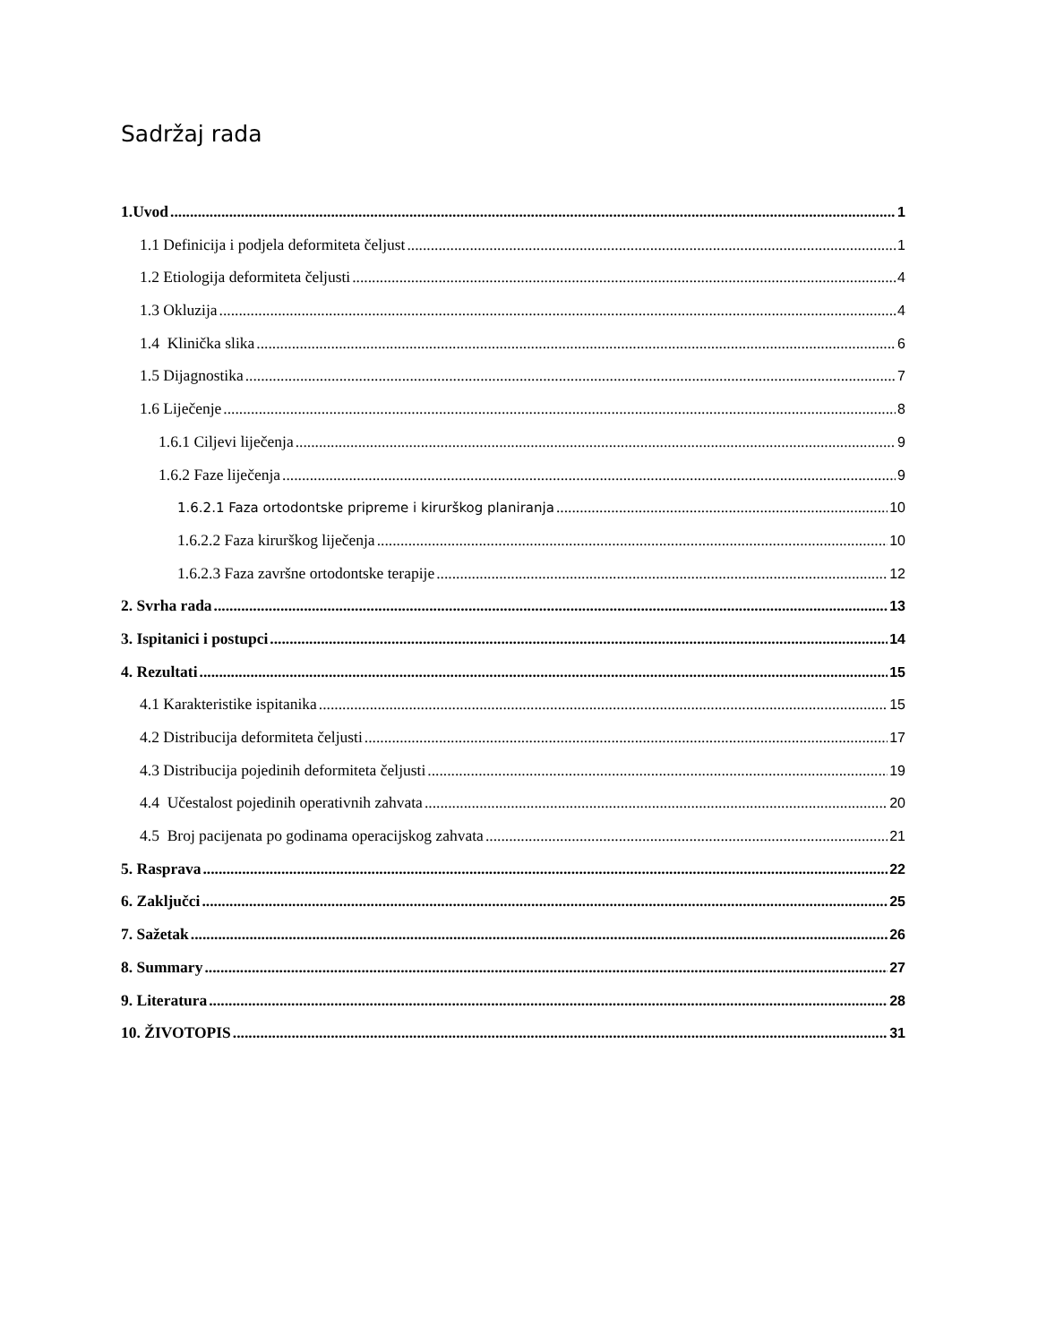Sadržaj rada
1.Uvod 1
1.1 Definicija i podjela deformiteta čeljust 1
1.2 Etiologija deformiteta čeljusti 4
1.3 Okluzija 4
1.4 Klinička slika 6
1.5 Dijagnostika 7
1.6 Liječenje 8
1.6.1 Ciljevi liječenja 9
1.6.2 Faze liječenja 9
1.6.2.1 Faza ortodontske pripreme i kirurškog planiranja 10
1.6.2.2 Faza kirurškog liječenja 10
1.6.2.3 Faza završne ortodontske terapije 12
2. Svrha rada 13
3. Ispitanici i postupci 14
4. Rezultati 15
4.1 Karakteristike ispitanika 15
4.2 Distribucija deformiteta čeljusti 17
4.3 Distribucija pojedinih deformiteta čeljusti 19
4.4 Učestalost pojedinih operativnih zahvata 20
4.5 Broj pacijenata po godinama operacijskog zahvata 21
5. Rasprava 22
6. Zaključci 25
7. Sažetak 26
8. Summary 27
9. Literatura 28
10. ŽIVOTOPIS 31